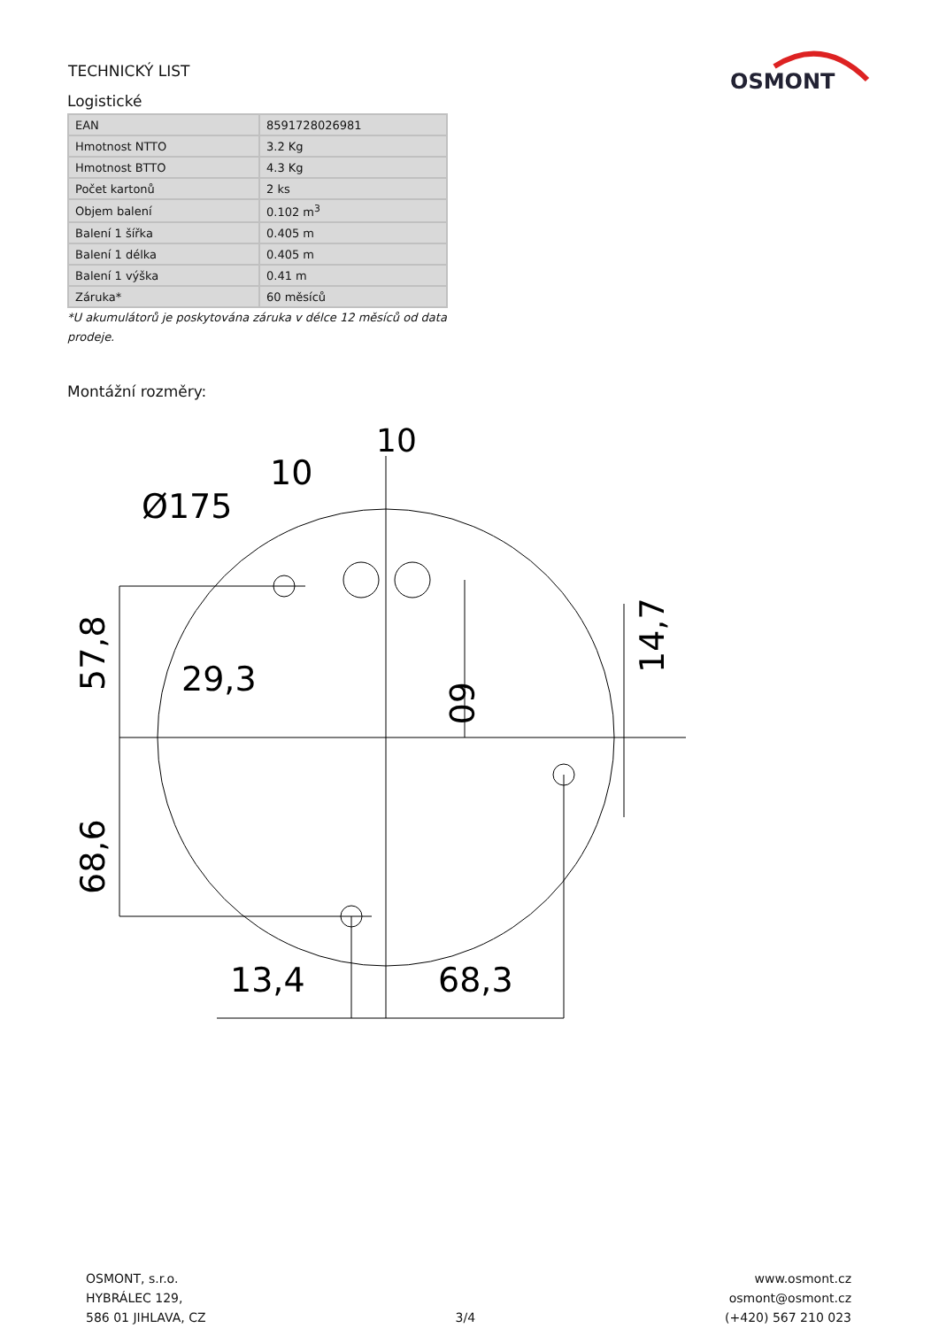TECHNICKÝ LIST
OSMONT
Logistické
| EAN | 8591728026981 |
| Hmotnost NTTO | 3.2 Kg |
| Hmotnost BTTO | 4.3 Kg |
| Počet kartonů | 2 ks |
| Objem balení | 0.102 m<sup>3</sup> |
| Balení 1 šířka | 0.405 m |
| Balení 1 délka | 0.405 m |
| Balení 1 výška | 0.41 m |
| Záruka* | 60 měsíců |
*U akumulátorů je poskytována záruka v délce 12 měsíců od data prodeje.
Montážní rozměry:
10
10
Ø175
29,3
13,4
68,3
57,8
68,6
60
14,7
OSMONT, s.r.o.
HYBRÁLEC 129,
586 01 JIHLAVA, CZ
3/4 www.osmont.cz
osmont@osmont.cz
(+420) 567 210 023